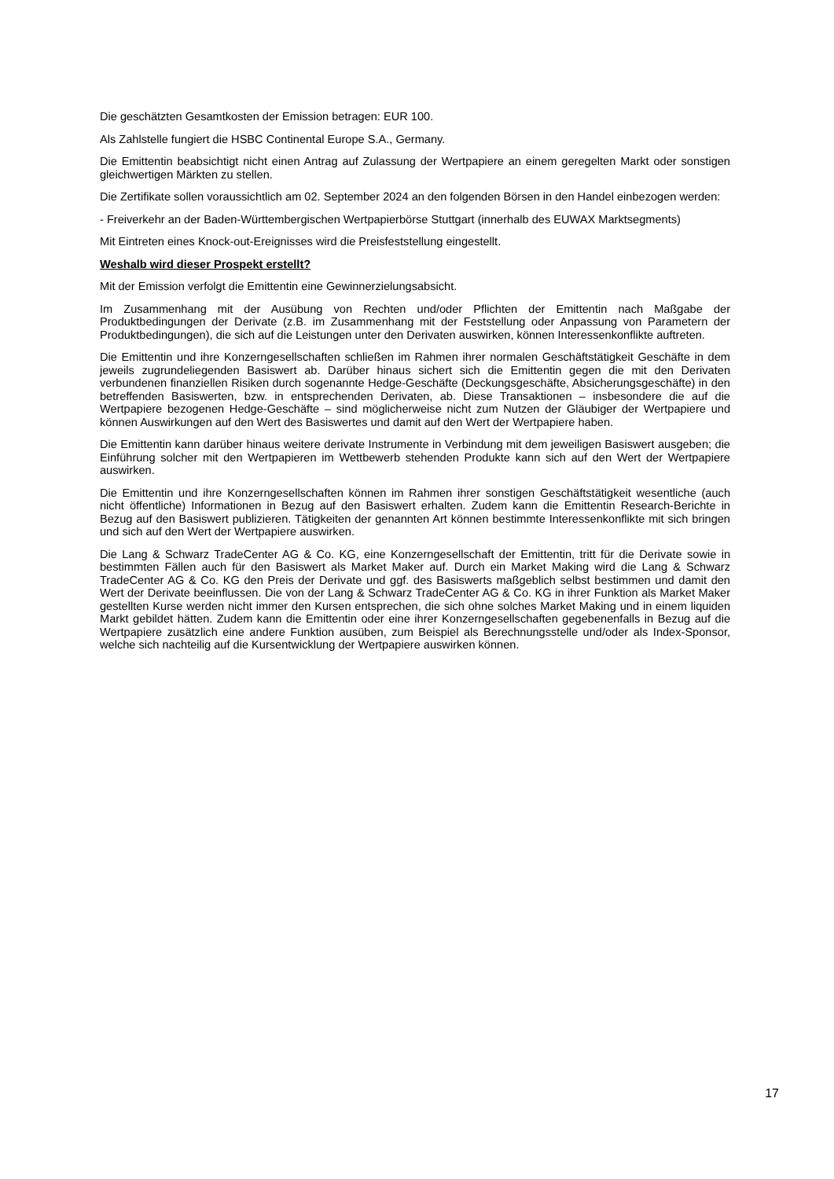Die geschätzten Gesamtkosten der Emission betragen: EUR 100.
Als Zahlstelle fungiert die HSBC Continental Europe S.A., Germany.
Die Emittentin beabsichtigt nicht einen Antrag auf Zulassung der Wertpapiere an einem geregelten Markt oder sonstigen gleichwertigen Märkten zu stellen.
Die Zertifikate sollen voraussichtlich am 02. September 2024 an den folgenden Börsen in den Handel einbezogen werden:
- Freiverkehr an der Baden-Württembergischen Wertpapierbörse Stuttgart (innerhalb des EUWAX Marktsegments)
Mit Eintreten eines Knock-out-Ereignisses wird die Preisfeststellung eingestellt.
Weshalb wird dieser Prospekt erstellt?
Mit der Emission verfolgt die Emittentin eine Gewinnerzielungsabsicht.
Im Zusammenhang mit der Ausübung von Rechten und/oder Pflichten der Emittentin nach Maßgabe der Produktbedingungen der Derivate (z.B. im Zusammenhang mit der Feststellung oder Anpassung von Parametern der Produktbedingungen), die sich auf die Leistungen unter den Derivaten auswirken, können Interessenkonflikte auftreten.
Die Emittentin und ihre Konzerngesellschaften schließen im Rahmen ihrer normalen Geschäftstätigkeit Geschäfte in dem jeweils zugrundeliegenden Basiswert ab. Darüber hinaus sichert sich die Emittentin gegen die mit den Derivaten verbundenen finanziellen Risiken durch sogenannte Hedge-Geschäfte (Deckungsgeschäfte, Absicherungsgeschäfte) in den betreffenden Basiswerten, bzw. in entsprechenden Derivaten, ab. Diese Transaktionen – insbesondere die auf die Wertpapiere bezogenen Hedge-Geschäfte – sind möglicherweise nicht zum Nutzen der Gläubiger der Wertpapiere und können Auswirkungen auf den Wert des Basiswertes und damit auf den Wert der Wertpapiere haben.
Die Emittentin kann darüber hinaus weitere derivate Instrumente in Verbindung mit dem jeweiligen Basiswert ausgeben; die Einführung solcher mit den Wertpapieren im Wettbewerb stehenden Produkte kann sich auf den Wert der Wertpapiere auswirken.
Die Emittentin und ihre Konzerngesellschaften können im Rahmen ihrer sonstigen Geschäftstätigkeit wesentliche (auch nicht öffentliche) Informationen in Bezug auf den Basiswert erhalten. Zudem kann die Emittentin Research-Berichte in Bezug auf den Basiswert publizieren. Tätigkeiten der genannten Art können bestimmte Interessenkonflikte mit sich bringen und sich auf den Wert der Wertpapiere auswirken.
Die Lang & Schwarz TradeCenter AG & Co. KG, eine Konzerngesellschaft der Emittentin, tritt für die Derivate sowie in bestimmten Fällen auch für den Basiswert als Market Maker auf. Durch ein Market Making wird die Lang & Schwarz TradeCenter AG & Co. KG den Preis der Derivate und ggf. des Basiswerts maßgeblich selbst bestimmen und damit den Wert der Derivate beeinflussen. Die von der Lang & Schwarz TradeCenter AG & Co. KG in ihrer Funktion als Market Maker gestellten Kurse werden nicht immer den Kursen entsprechen, die sich ohne solches Market Making und in einem liquiden Markt gebildet hätten. Zudem kann die Emittentin oder eine ihrer Konzerngesellschaften gegebenenfalls in Bezug auf die Wertpapiere zusätzlich eine andere Funktion ausüben, zum Beispiel als Berechnungsstelle und/oder als Index-Sponsor, welche sich nachteilig auf die Kursentwicklung der Wertpapiere auswirken können.
17